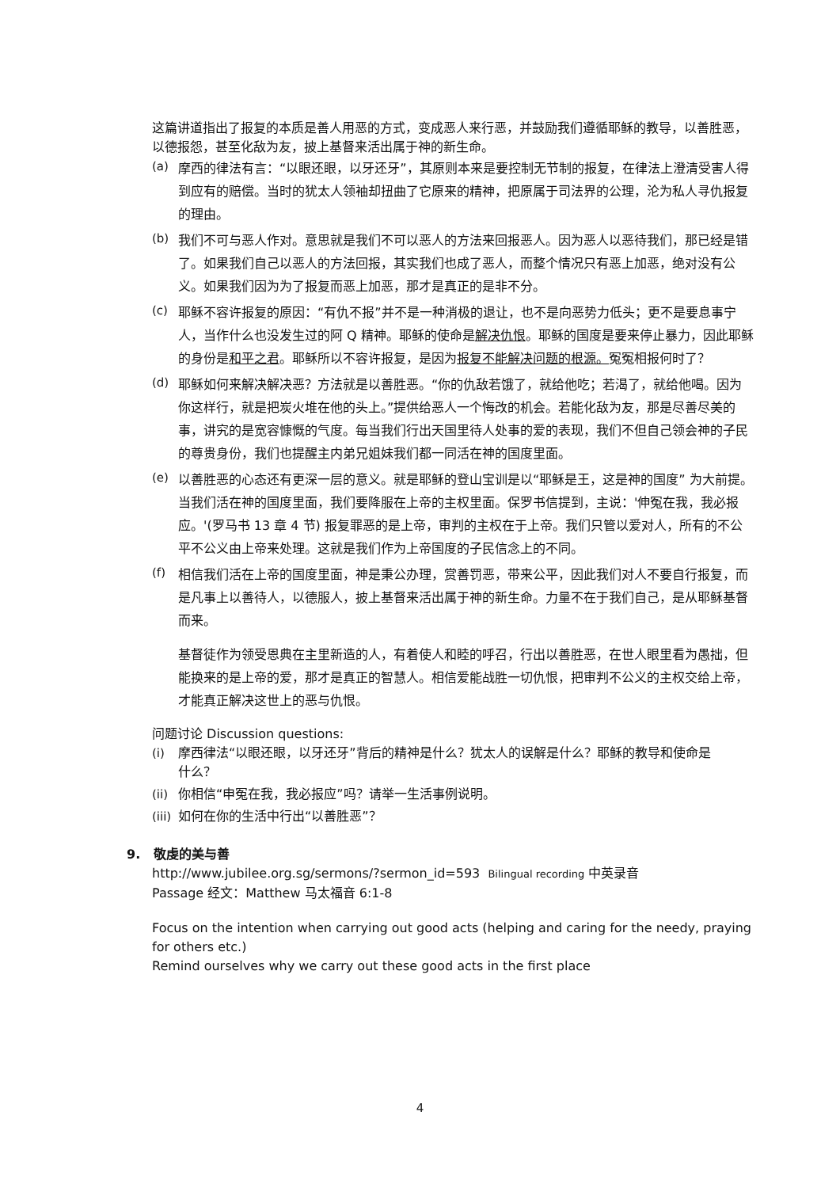这篇讲道指出了报复的本质是善人用恶的方式，变成恶人来行恶，并鼓励我们遵循耶稣的教导，以善胜恶，以德报怨，甚至化敌为友，披上基督来活出属于神的新生命。
(a) 摩西的律法有言：“以眼还眼，以牙还牙”，其原则本来是要控制无节制的报复，在律法上澄清受害人得到应有的赔偿。当时的犹太人领袖却扭曲了它原来的精神，把原属于司法界的公理，沦为私人寻仇报复的理由。
(b) 我们不可与恶人作对。意思就是我们不可以恶人的方法来回报恶人。因为恶人以恶待我们，那已经是错了。如果我们自己以恶人的方法回报，其实我们也成了恶人，而整个情况只有恶上加恶，绝对没有公义。如果我们因为为了报复而恶上加恶，那才是真正的是非不分。
(c) 耶稣不容许报复的原因：“有仇不报”并不是一种消极的退让，也不是向恶势力低头；更不是要息事宁人，当作什么也没发生过的阿 Q 精神。耶稣的使命是解决仇恨。耶稣的国度是要来停止暴力，因此耶稣的身份是和平之君。耶稣所以不容许报复，是因为报复不能解决问题的根源。冤冤相报何时了？
(d) 耶稣如何来解决解决恶？方法就是以善胜恶。“你的仇敌若饿了，就给他吃；若渴了，就给他喝。因为你这样行，就是把炭火堆在他的头上。”提供给恶人一个悔改的机会。若能化敌为友，那是尽善尽美的事，讲究的是宽容慷慨的气度。每当我们行出天国里待人处事的爱的表现，我们不但自己领会神的子民的尊贵身份，我们也提醒主内弟兄姐妹我们都一同活在神的国度里面。
(e) 以善胜恶的心态还有更深一层的意义。就是耶稣的登山宝训是以“耶稣是王，这是神的国度” 为大前提。当我们活在神的国度里面，我们要降服在上帝的主权里面。保罗书信提到，主说：'伸冤在我，我必报应。'(罗马书 13 章 4 节) 报复罪恶的是上帝，审判的主权在于上帝。我们只管以爱对人，所有的不公平不公义由上帝来处理。这就是我们作为上帝国度的子民信念上的不同。
(f) 相信我们活在上帝的国度里面，神是秉公办理，赏善罚恶，带来公平，因此我们对人不要自行报复，而是凡事上以善待人，以德服人，披上基督来活出属于神的新生命。力量不在于我们自己，是从耶稣基督而来。
基督徒作为领受恩典在主里新造的人，有着使人和睦的呼召，行出以善胜恶，在世人眼里看为愚拙，但能换来的是上帝的爱，那才是真正的智慧人。相信爱能战胜一切仇恨，把审判不公义的主权交给上帝，才能真正解决这世上的恶与仇恨。
问题讨论 Discussion questions:
(i) 摩西律法“以眼还眼，以牙还牙”背后的精神是什么？犹太人的误解是什么？耶稣的教导和使命是什么？
(ii) 你相信“申冤在我，我必报应”吗？请举一生活事例说明。
(iii) 如何在你的生活中行出“以善胜恶”？
9. 敬虔的美与善
http://www.jubilee.org.sg/sermons/?sermon_id=593 Bilingual recording 中英录音
Passage 经文：Matthew 马太福音 6:1-8
Focus on the intention when carrying out good acts (helping and caring for the needy, praying for others etc.)
Remind ourselves why we carry out these good acts in the first place
4